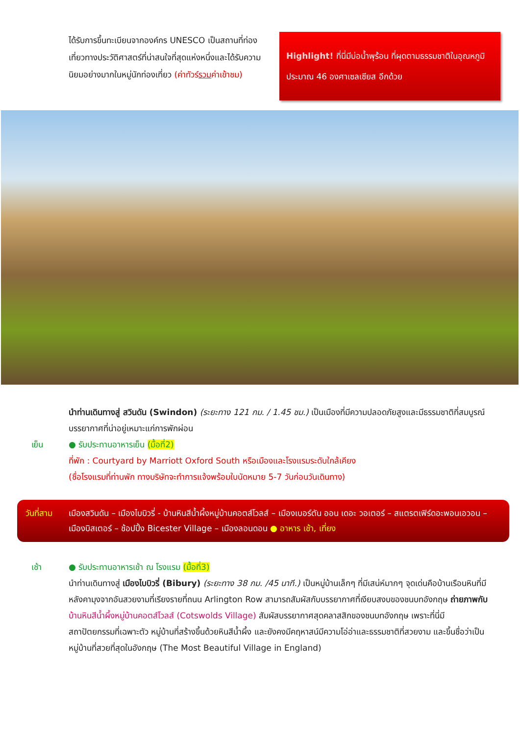ได้รับการขึ้นทะเบียนจากองค์กร UNESCO เป็นสถานที่ท่องเที่ยวทางประวัติศาสตร์ที่น่าสนใจที่สุดแห่งหนึ่งและได้รับความนิยมอย่างมากในหมู่นักท่องเที่ยว (ค่าทัวร์รวมค่าเข้าชม)
Highlight! ที่นี่มีบ่อน้ำพุร้อน ที่ผุดตามธรรมชาติในอุณหภูมิประมาณ 46 องศาเซลเซียส อีกด้วย
นำท่านเดินทางสู่ สวินดัน (Swindon) (ระยะทาง 121 กม. / 1.45 ชม.) เป็นเมืองที่มีความปลอดภัยสูงและมีธรรมชาติที่สมบูรณ์บรรยากาศที่น่าอยู่เหมาะแก่การพักผ่อน
เย็น ● รับประทานอาหารเย็น (มื้อที่2)
ที่พัก : Courtyard by Marriott Oxford South หรือเมืองและโรงแรมระดับใกล้เคียง
(ชื่อโรงแรมที่ท่านพัก ทางบริษัทจะทำการแจ้งพร้อมใบนัดหมาย 5-7 วันก่อนวันเดินทาง)
วันที่สาม เมืองสวินดัน – เมืองไบบิวรี่ - บ้านหินสีน้ำผึ้งหมู่บ้านคอตส์โวลส์ – เมืองเบอร์ตัน ออน เดอะ วอเตอร์ – สแตรตเฟิร์ดอะพอนเอวอน – เมืองบิสเตอร์ – ช้อปปิ้ง Bicester Village – เมืองลอนดอน ● อาหาร เช้า, เที่ยง
เช้า ● รับประทานอาหารเช้า ณ โรงแรม (มื้อที่3)
นำท่านเดินทางสู่ เมืองไบบิวรี่ (Bibury) (ระยะทาง 38 กม. /45 นาที.) เป็นหมู่บ้านเล็กๆ ที่มีเสน่ห์มากๆ จุดเด่นคือบ้านเรือนหินที่มีหลังคามุงจากอันสวยงามที่เรียงรายที่ถนน Arlington Row สามารถสัมผัสกับบรรยากาศที่เงียบสงบของชนบทอังกฤษ ถ่ายภาพกับ บ้านหินสีน้ำผึ้งหมู่บ้านคอตส์โวลส์ (Cotswolds Village) สัมผัสบรรยากาศสุดคลาสสิกของชนบทอังกฤษ เพราะที่นี่มีสถาปัตยกรรมที่เฉพาะตัว หมู่บ้านที่สร้างขึ้นด้วยหินสีน้ำผึ้ง และยังคงมีคฤหาสน์มีความโอ่อ่าและธรรมชาติที่สวยงาม และขึ้นชื่อว่าเป็นหมู่บ้านที่สวยที่สุดในอังกฤษ (The Most Beautiful Village in England)